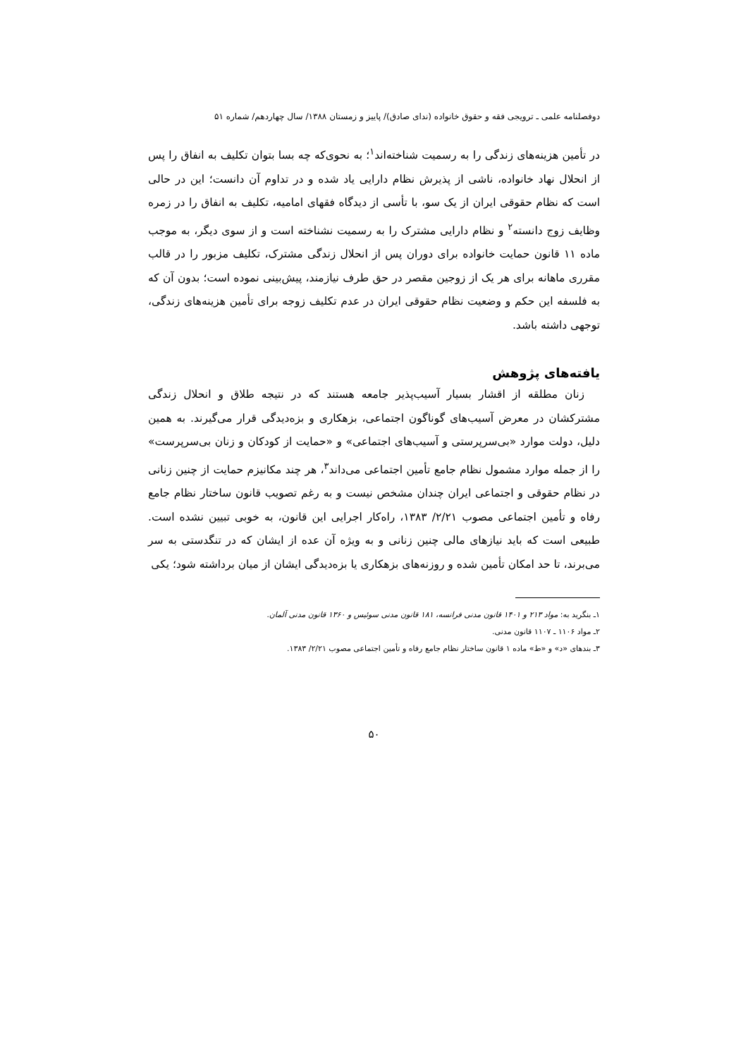دوفصلنامه علمی ـ ترویجی فقه و حقوق خانواده (ندای صادق)/ پاییز و زمستان ۱۳۸۸/ سال چهاردهم/ شماره ۵۱
در تأمین هزینه‌های زندگی را به رسمیت شناخته‌اند<sup>۱</sup>؛ به نحوی‌که چه بسا بتوان تکلیف به انفاق را پس از انحلال نهاد خانواده، ناشی از پذیرش نظام دارایی یاد شده و در تداوم آن دانست؛ این در حالی است که نظام حقوقی ایران از یک سو، با تأسی از دیدگاه فقهای امامیه، تکلیف به انفاق را در زمره وظایف زوج دانسته<sup>۲</sup> و نظام دارایی مشترک را به رسمیت نشناخته است و از سوی دیگر، به موجب ماده ۱۱ قانون حمایت خانواده برای دوران پس از انحلال زندگی مشترک، تکلیف مزبور را در قالب مقرری ماهانه برای هر یک از زوجین مقصر در حق طرف نیازمند، پیش‌بینی نموده است؛ بدون آن که به فلسفه این حکم و وضعیت نظام حقوقی ایران در عدم تکلیف زوجه برای تأمین هزینه‌های زندگی، توجهی داشته باشد.
یافته‌های پژوهش
زنان مطلقه از اقشار بسیار آسیب‌پذیر جامعه هستند که در نتیجه طلاق و انحلال زندگی مشترکشان در معرض آسیب‌های گوناگون اجتماعی، بزهکاری و بزه‌دیدگی قرار می‌گیرند. به همین دلیل، دولت موارد «بی‌سرپرستی و آسیب‌های اجتماعی» و «حمایت از کودکان و زنان بی‌سرپرست» را از جمله موارد مشمول نظام جامع تأمین اجتماعی می‌داند<sup>۳</sup>، هر چند مکانیزم حمایت از چنین زنانی در نظام حقوقی و اجتماعی ایران چندان مشخص نیست و به رغم تصویب قانون ساختار نظام جامع رفاه و تأمین اجتماعی مصوب ۲/۲۱/ ۱۳۸۳، راه‌کار اجرایی این قانون، به خوبی تبیین نشده است. طبیعی است که باید نیازهای مالی چنین زنانی و به ویژه آن عده از ایشان که در تنگدستی به سر می‌برند، تا حد امکان تأمین شده و روزنه‌های بزهکاری یا بزه‌دیدگی ایشان از میان برداشته شود؛ یکی
۱ـ بنگرید به: مواد ۲۱۳ و ۱۴۰۱ قانون مدنی فرانسه، ۱۸۱ قانون مدنی سوئیس و ۱۳۶۰ قانون مدنی آلمان.
۲ـ مواد ۱۱۰۶ ـ ۱۱۰۷ قانون مدنی.
۳ـ بندهای «د» و «ط» ماده ۱ قانون ساختار نظام جامع رفاه و تأمین اجتماعی مصوب ۲/۲۱/ ۱۳۸۳.
۵۰